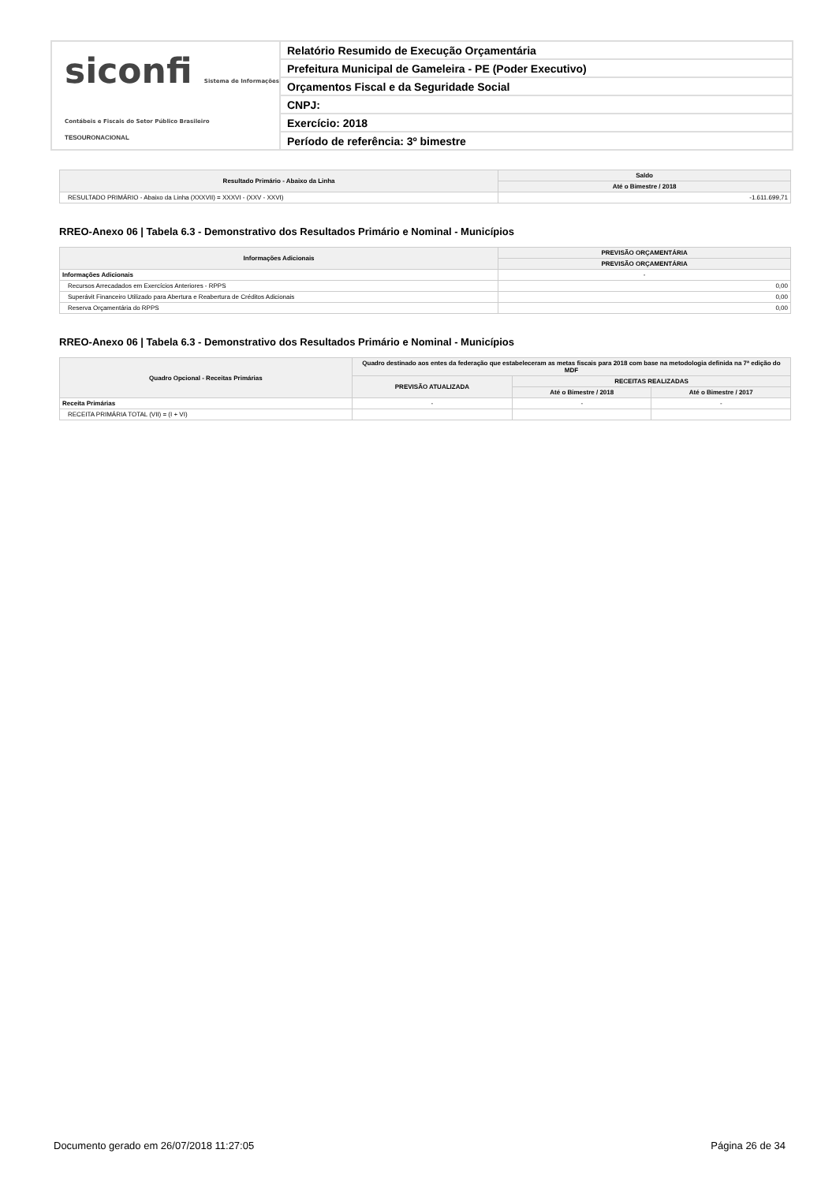siconfi Sistema de Informações Contábeis e Fiscais do Setor Público Brasileiro
TESOURONACIONAL
Relatório Resumido de Execução Orçamentária
Prefeitura Municipal de Gameleira - PE (Poder Executivo)
Orçamentos Fiscal e da Seguridade Social
CNPJ:
Exercício: 2018
Período de referência: 3º bimestre
| Resultado Primário - Abaixo da Linha | Saldo |
| --- | --- |
| | Até o Bimestre / 2018 |
| RESULTADO PRIMÁRIO - Abaixo da Linha (XXXVII) = XXXVI - (XXV - XXVI) | -1.611.699,71 |
RREO-Anexo 06 | Tabela 6.3 - Demonstrativo dos Resultados Primário e Nominal - Municípios
| Informações Adicionais | PREVISÃO ORÇAMENTÁRIA |
| --- | --- |
| | PREVISÃO ORÇAMENTÁRIA |
| Informações Adicionais | - |
| Recursos Arrecadados em Exercícios Anteriores - RPPS | 0,00 |
| Superávit Financeiro Utilizado para Abertura e Reabertura de Créditos Adicionais | 0,00 |
| Reserva Orçamentária do RPPS | 0,00 |
RREO-Anexo 06 | Tabela 6.3 - Demonstrativo dos Resultados Primário e Nominal - Municípios
| Quadro Opcional - Receitas Primárias | Quadro destinado aos entes da federação que estabeleceram as metas fiscais para 2018 com base na metodologia definida na 7ª edição do MDF | | |
| --- | --- | --- | --- |
| | PREVISÃO ATUALIZADA | RECEITAS REALIZADAS | |
| | | Até o Bimestre / 2018 | Até o Bimestre / 2017 |
| Receita Primárias | - | - | - |
| RECEITA PRIMÁRIA TOTAL (VII) = (I + VI) | | | |
Documento gerado em 26/07/2018 11:27:05 Página 26 de 34